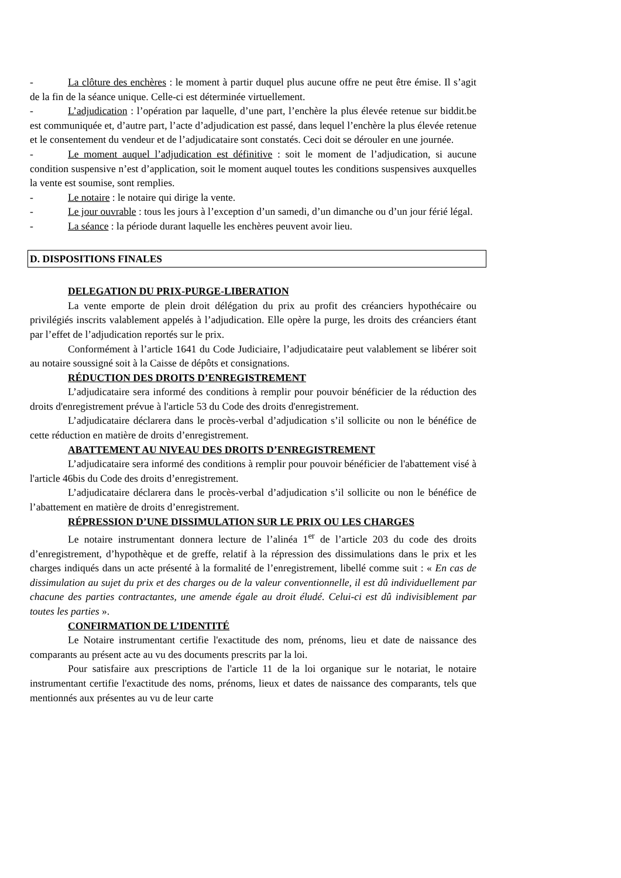- La clôture des enchères : le moment à partir duquel plus aucune offre ne peut être émise. Il s’agit de la fin de la séance unique. Celle-ci est déterminée virtuellement.
- L’adjudication : l’opération par laquelle, d’une part, l’enchère la plus élevée retenue sur biddit.be est communiquée et, d’autre part, l’acte d’adjudication est passé, dans lequel l’enchère la plus élevée retenue et le consentement du vendeur et de l’adjudicataire sont constatés. Ceci doit se dérouler en une journée.
- Le moment auquel l’adjudication est définitive : soit le moment de l’adjudication, si aucune condition suspensive n’est d’application, soit le moment auquel toutes les conditions suspensives auxquelles la vente est soumise, sont remplies.
- Le notaire : le notaire qui dirige la vente.
- Le jour ouvrable : tous les jours à l’exception d’un samedi, d’un dimanche ou d’un jour férié légal.
- La séance : la période durant laquelle les enchères peuvent avoir lieu.
D. DISPOSITIONS FINALES
DELEGATION DU PRIX-PURGE-LIBERATION
La vente emporte de plein droit délégation du prix au profit des créanciers hypothécaire ou privilégiés inscrits valablement appelés à l’adjudication. Elle opère la purge, les droits des créanciers étant par l’effet de l’adjudication reportés sur le prix.
Conformément à l’article 1641 du Code Judiciaire, l’adjudicataire peut valablement se libérer soit au notaire soussigné soit à la Caisse de dépôts et consignations.
RÉDUCTION DES DROITS D’ENREGISTREMENT
L’adjudicataire sera informé des conditions à remplir pour pouvoir bénéficier de la réduction des droits d'enregistrement prévue à l'article 53 du Code des droits d'enregistrement.
L’adjudicataire déclarera dans le procès-verbal d’adjudication s’il sollicite ou non le bénéfice de cette réduction en matière de droits d’enregistrement.
ABATTEMENT AU NIVEAU DES DROITS D’ENREGISTREMENT
L’adjudicataire sera informé des conditions à remplir pour pouvoir bénéficier de l'abattement visé à l'article 46bis du Code des droits d’enregistrement.
L’adjudicataire déclarera dans le procès-verbal d’adjudication s’il sollicite ou non le bénéfice de l’abattement en matière de droits d’enregistrement.
RÉPRESSION D’UNE DISSIMULATION SUR LE PRIX OU LES CHARGES
Le notaire instrumentant donnera lecture de l’alinéa 1<sup>er</sup> de l’article 203 du code des droits d’enregistrement, d’hypothèque et de greffe, relatif à la répression des dissimulations dans le prix et les charges indiqués dans un acte présenté à la formalité de l’enregistrement, libellé comme suit : « En cas de dissimulation au sujet du prix et des charges ou de la valeur conventionnelle, il est dû individuellement par chacune des parties contractantes, une amende égale au droit éludé. Celui-ci est dû indivisiblement par toutes les parties ».
CONFIRMATION DE L’IDENTITÉ
Le Notaire instrumentant certifie l'exactitude des nom, prénoms, lieu et date de naissance des comparants au présent acte au vu des documents prescrits par la loi.
Pour satisfaire aux prescriptions de l'article 11 de la loi organique sur le notariat, le notaire instrumentant certifie l'exactitude des noms, prénoms, lieux et dates de naissance des comparants, tels que mentionnés aux présentes au vu de leur carte